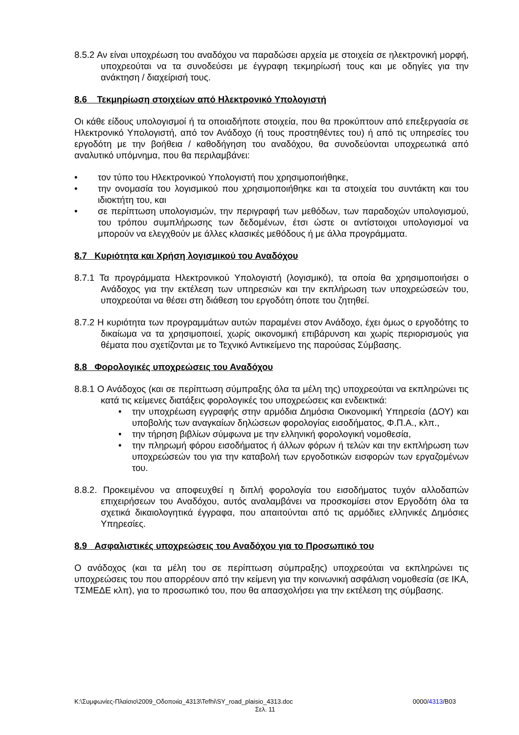8.5.2 Αν είναι υποχρέωση του αναδόχου να παραδώσει αρχεία με στοιχεία σε ηλεκτρονική μορφή, υποχρεούται να τα συνοδεύσει με έγγραφη τεκμηρίωσή τους και με οδηγίες για την ανάκτηση / διαχείρισή τους.
8.6 Τεκμηρίωση στοιχείων από Ηλεκτρονικό Υπολογιστή
Οι κάθε είδους υπολογισμοί ή τα οποιαδήποτε στοιχεία, που θα προκύπτουν από επεξεργασία σε Ηλεκτρονικό Υπολογιστή, από τον Ανάδοχο (ή τους προστηθέντες του) ή από τις υπηρεσίες του εργοδότη με την βοήθεια / καθοδήγηση του αναδόχου, θα συνοδεύονται υποχρεωτικά από αναλυτικό υπόμνημα, που θα περιλαμβάνει:
• τον τύπο του Ηλεκτρονικού Υπολογιστή που χρησιμοποιήθηκε,
• την ονομασία του λογισμικού που χρησιμοποιήθηκε και τα στοιχεία του συντάκτη και του ιδιοκτήτη του, και
• σε περίπτωση υπολογισμών, την περιγραφή των μεθόδων, των παραδοχών υπολογισμού, του τρόπου συμπλήρωσης των δεδομένων, έτσι ώστε οι αντίστοιχοι υπολογισμοί να μπορούν να ελεγχθούν με άλλες κλασικές μεθόδους ή με άλλα προγράμματα.
8.7 Κυριότητα και Χρήση λογισμικού του Αναδόχου
8.7.1 Τα προγράμματα Ηλεκτρονικού Υπολογιστή (λογισμικό), τα οποία θα χρησιμοποιήσει ο Ανάδοχος για την εκτέλεση των υπηρεσιών και την εκπλήρωση των υποχρεώσεών του, υποχρεούται να θέσει στη διάθεση του εργοδότη όποτε του ζητηθεί.
8.7.2 Η κυριότητα των προγραμμάτων αυτών παραμένει στον Ανάδοχο, έχει όμως ο εργοδότης το δικαίωμα να τα χρησιμοποιεί, χωρίς οικονομική επιβάρυνση και χωρίς περιορισμούς για θέματα που σχετίζονται με το Τεχνικό Αντικείμενο της παρούσας Σύμβασης.
8.8 Φορολογικές υποχρεώσεις του Αναδόχου
8.8.1 Ο Ανάδοχος (και σε περίπτωση σύμπραξης όλα τα μέλη της) υποχρεούται να εκπληρώνει τις κατά τις κείμενες διατάξεις φορολογικές του υποχρεώσεις και ενδεικτικά:
• την υποχρέωση εγγραφής στην αρμόδια Δημόσια Οικονομική Υπηρεσία (ΔΟΥ) και υποβολής των αναγκαίων δηλώσεων φορολογίας εισοδήματος, Φ.Π.Α., κλπ.,
• την τήρηση βιβλίων σύμφωνα με την ελληνική φορολογική νομοθεσία,
• την πληρωμή φόρου εισοδήματος ή άλλων φόρων ή τελών και την εκπλήρωση των υποχρεώσεών του για την καταβολή των εργοδοτικών εισφορών των εργαζομένων του.
8.8.2. Προκειμένου να αποφευχθεί η διπλή φορολογία του εισοδήματος τυχόν αλλοδαπών επιχειρήσεων του Αναδόχου, αυτός αναλαμβάνει να προσκομίσει στον Εργοδότη όλα τα σχετικά δικαιολογητικά έγγραφα, που απαιτούνται από τις αρμόδιες ελληνικές Δημόσιες Υπηρεσίες.
8.9 Ασφαλιστικές υποχρεώσεις του Αναδόχου για το Προσωπικό του
Ο ανάδοχος (και τα μέλη του σε περίπτωση σύμπραξης) υποχρεούται να εκπληρώνει τις υποχρεώσεις του που απορρέουν από την κείμενη για την κοινωνική ασφάλιση νομοθεσία (σε ΙΚΑ, ΤΣΜΕΔΕ κλπ), για το προσωπικό του, που θα απασχολήσει για την εκτέλεση της σύμβασης.
K:\Συμφωνίες-Πλαίσιο\2009_Οδοποιία_4313\Tefhi\SY_road_plaisio_4313.doc 0000/4313/B03
Σελ. 11